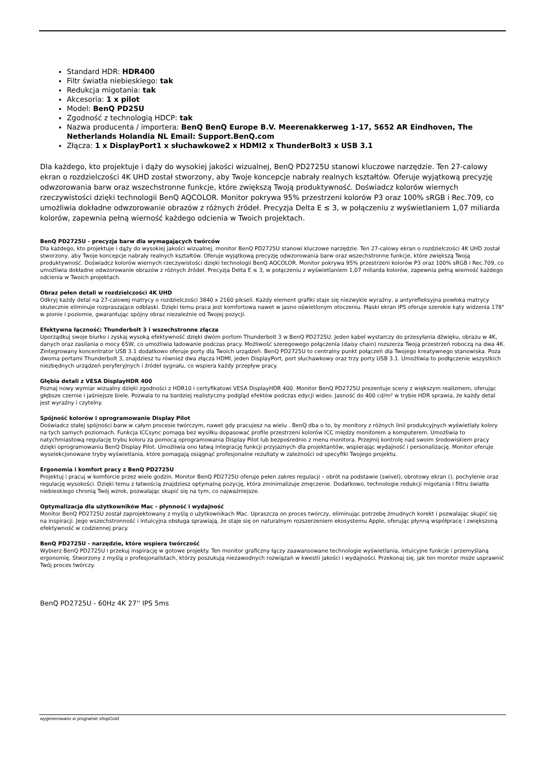Standard HDR: HDR400
Filtr światła niebieskiego: tak
Redukcja migotania: tak
Akcesoria: 1 x pilot
Model: BenQ PD25U
Zgodność z technologią HDCP: tak
Nazwa producenta / importera: BenQ BenQ Europe B.V. Meerenakkerweg 1-17, 5652 AR Eindhoven, The Netherlands Holandia NL Email: Support.BenQ.com
Złącza: 1 x DisplayPort1 x słuchawkowe2 x HDMI2 x ThunderBolt3 x USB 3.1
Dla każdego, kto projektuje i dąży do wysokiej jakości wizualnej, BenQ PD2725U stanowi kluczowe narzędzie. Ten 27-calowy ekran o rozdzielczości 4K UHD został stworzony, aby Twoje koncepcje nabrały realnych kształtów. Oferuje wyjątkową precyzję odwzorowania barw oraz wszechstronne funkcje, które zwiększą Twoją produktywność. Doświadcz kolorów wiernych rzeczywistości dzięki technologii BenQ AQCOLOR. Monitor pokrywa 95% przestrzeni kolorów P3 oraz 100% sRGB i Rec.709, co umożliwia dokładne odwzorowanie obrazów z różnych źródeł. Precyzja Delta E ≤ 3, w połączeniu z wyświetlaniem 1,07 miliarda kolorów, zapewnia pełną wierność każdego odcienia w Twoich projektach.
BenQ PD2725U - precyzja barw dla wymagających twórców
Dla każdego, kto projektuje i dąży do wysokiej jakości wizualnej, monitor BenQ PD2725U stanowi kluczowe narzędzie. Ten 27-calowy ekran o rozdzielczości 4K UHD został stworzony, aby Twoje koncepcje nabrały realnych kształtów. Oferuje wyjątkową precyzję odwzorowania barw oraz wszechstronne funkcje, które zwiększą Twoją produktywność. Doświadcz kolorów wiernych rzeczywistości dzięki technologii BenQ AQCOLOR. Monitor pokrywa 95% przestrzeni kolorów P3 oraz 100% sRGB i Rec.709, co umożliwia dokładne odwzorowanie obrazów z różnych źródeł. Precyzja Delta E ≤ 3, w połączeniu z wyświetlaniem 1,07 miliarda kolorów, zapewnia pełną wierność każdego odcienia w Twoich projektach.
Obraz pełen detali w rozdzielczości 4K UHD
Odkryj każdy detal na 27-calowej matrycy o rozdzielczości 3840 x 2160 pikseli. Każdy element grafiki staje się niezwykle wyraźny, a antyrefleksyjna powłoka matrycy skutecznie eliminuje rozpraszające odblaski. Dzięki temu praca jest komfortowa nawet w jasno oświetlonym otoczeniu. Płaski ekran IPS oferuje szerokie kąty widzenia 178° w pionie i poziomie, gwarantując spójny obraz niezależnie od Twojej pozycji.
Efektywna łączność: Thunderbolt 3 i wszechstronne złącza
Uporządkuj swoje biurko i zyskaj wysoką efektywność dzięki dwóm portom Thunderbolt 3 w BenQ PD2725U. Jeden kabel wystarczy do przesyłania dźwięku, obrazu w 4K, danych oraz zasilania o mocy 65W, co umożliwia ładowanie podczas pracy. Możliwość szeregowego połączenia (daisy chain) rozszerza Twoją przestrzeń roboczą na dwa 4K. Zintegrowany koncentrator USB 3.1 dodatkowo oferuje porty dla Twoich urządzeń. BenQ PD2725U to centralny punkt połączeń dla Twojego kreatywnego stanowiska. Poza dwoma portami Thunderbolt 3, znajdziesz tu również dwa złącza HDMI, jeden DisplayPort, port słuchawkowy oraz trzy porty USB 3.1. Umożliwia to podłączenie wszystkich niezbędnych urządzeń peryferyjnych i źródeł sygnału, co wspiera każdy przepływ pracy.
Głębia detali z VESA DisplayHDR 400
Poznaj nowy wymiar wizualny dzięki zgodności z HDR10 i certyfikatowi VESA DisplayHDR 400. Monitor BenQ PD2725U prezentuje sceny z większym realizmem, oferując głębsze czernie i jaśniejsze biele. Pozwala to na bardziej realistyczny podgląd efektów podczas edycji wideo. Jasność do 400 cd/m² w trybie HDR sprawia, że każdy detal jest wyraźny i czytelny.
Spójność kolorów i oprogramowanie Display Pilot
Doświadcz stałej spójności barw w całym procesie twórczym, nawet gdy pracujesz na wielu . BenQ dba o to, by monitory z różnych linii produkcyjnych wyświetlały kolory na tych samych poziomach. Funkcja ICCsync pomaga bez wysiłku dopasować profile przestrzeni kolorów ICC między monitorem a komputerem. Umożliwia to natychmiastową regulację trybu koloru za pomocą oprogramowania Display Pilot lub bezpośrednio z menu monitora. Przejmij kontrolę nad swoim środowiskiem pracy dzięki oprogramowaniu BenQ Display Pilot. Umożliwia ono łatwą integrację funkcji przyjaznych dla projektantów, wspierając wydajność i personalizację. Monitor oferuje wyselekcjonowane tryby wyświetlania, które pomagają osiągnąć profesjonalne rezultaty w zależności od specyfiki Twojego projektu.
Ergonomia i komfort pracy z BenQ PD2725U
Projektuj i pracuj w komforcie przez wiele godzin. Monitor BenQ PD2725U oferuje pełen zakres regulacji – obrót na podstawie (swivel), obrotowy ekran (), pochylenie oraz regulację wysokości. Dzięki temu z łatwością znajdziesz optymalną pozycję, która zminimalizuje zmęczenie. Dodatkowo, technologie redukcji migotania i filtru światła niebieskiego chronią Twój wzrok, pozwalając skupić się na tym, co najważniejsze.
Optymalizacja dla użytkowników Mac - płynność i wydajność
Monitor BenQ PD2725U został zaprojektowany z myślą o użytkownikach Mac. Upraszcza on proces twórczy, eliminując potrzebę żmudnych korekt i pozwalając skupić się na inspiracji. Jego wszechstronność i intuicyjna obsługa sprawiają, że staje się on naturalnym rozszerzeniem ekosystemu Apple, oferując płynną współpracę i zwiększoną efektywność w codziennej pracy.
BenQ PD2725U - narzędzie, które wspiera twórczość
Wybierz BenQ PD2725U i przekuj inspirację w gotowe projekty. Ten monitor graficzny łączy zaawansowane technologie wyświetlania, intuicyjne funkcje i przemyślaną ergonomię. Stworzony z myślą o profesjonalistach, którzy poszukują niezawodnych rozwiązań w kwestii jakości i wydajności. Przekonaj się, jak ten monitor może usprawnić Twój proces twórczy.
BenQ PD2725U - 60Hz 4K 27'' IPS 5ms
wygenerowano w programie shopGold